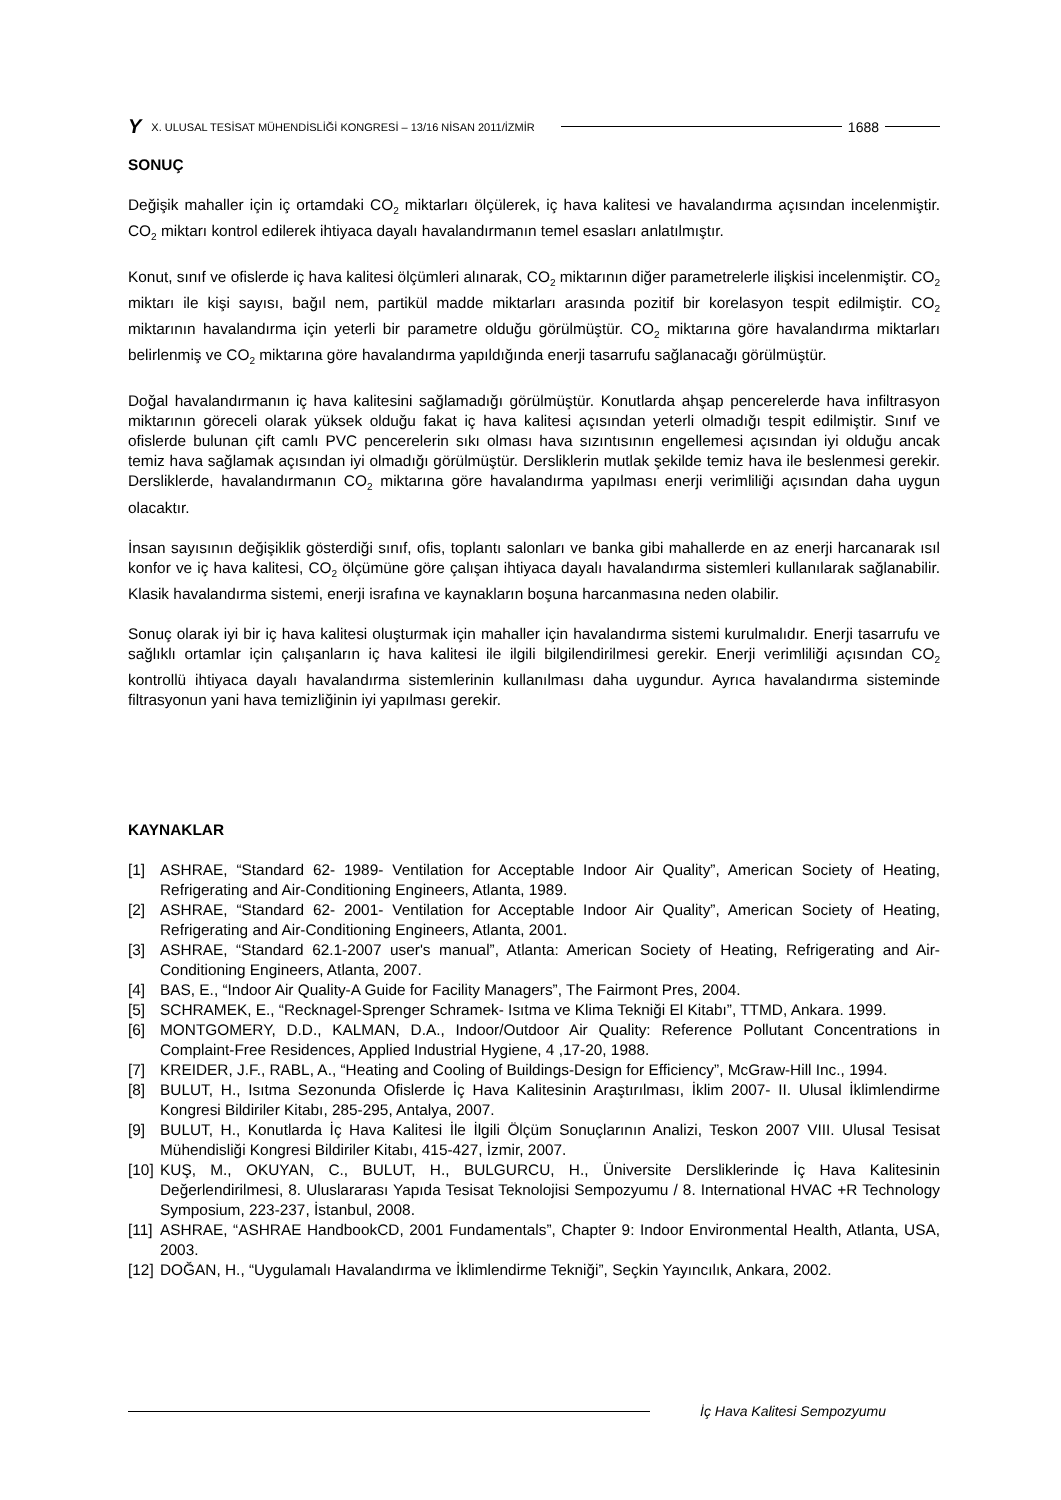Y X. ULUSAL TESİSAT MÜHENDİSLİĞİ KONGRESİ – 13/16 NİSAN 2011/İZMİR 1688
SONUÇ
Değişik mahaller için iç ortamdaki CO<sub>2</sub> miktarları ölçülerek, iç hava kalitesi ve havalandırma açısından incelenmiştir. CO<sub>2</sub> miktarı kontrol edilerek ihtiyaca dayalı havalandırmanın temel esasları anlatılmıştır.
Konut, sınıf ve ofislerde iç hava kalitesi ölçümleri alınarak, CO<sub>2</sub> miktarının diğer parametrelerle ilişkisi incelenmiştir. CO<sub>2</sub> miktarı ile kişi sayısı, bağıl nem, partikül madde miktarları arasında pozitif bir korelasyon tespit edilmiştir. CO<sub>2</sub> miktarının havalandırma için yeterli bir parametre olduğu görülmüştür. CO<sub>2</sub> miktarına göre havalandırma miktarları belirlenmiş ve CO<sub>2</sub> miktarına göre havalandırma yapıldığında enerji tasarrufu sağlanacağı görülmüştür.
Doğal havalandırmanın iç hava kalitesini sağlamadığı görülmüştür. Konutlarda ahşap pencerelerde hava infiltrasyon miktarının göreceli olarak yüksek olduğu fakat iç hava kalitesi açısından yeterli olmadığı tespit edilmiştir. Sınıf ve ofislerde bulunan çift camlı PVC pencerelerin sıkı olması hava sızıntısının engellemesi açısından iyi olduğu ancak temiz hava sağlamak açısından iyi olmadığı görülmüştür. Dersliklerin mutlak şekilde temiz hava ile beslenmesi gerekir. Dersliklerde, havalandırmanın CO<sub>2</sub> miktarına göre havalandırma yapılması enerji verimliliği açısından daha uygun olacaktır.
İnsan sayısının değişiklik gösterdiği sınıf, ofis, toplantı salonları ve banka gibi mahallerde en az enerji harcanarak ısıl konfor ve iç hava kalitesi, CO<sub>2</sub> ölçümüne göre çalışan ihtiyaca dayalı havalandırma sistemleri kullanılarak sağlanabilir. Klasik havalandırma sistemi, enerji israfına ve kaynakların boşuna harcanmasına neden olabilir.
Sonuç olarak iyi bir iç hava kalitesi oluşturmak için mahaller için havalandırma sistemi kurulmalıdır. Enerji tasarrufu ve sağlıklı ortamlar için çalışanların iç hava kalitesi ile ilgili bilgilendirilmesi gerekir. Enerji verimliliği açısından CO<sub>2</sub> kontrollü ihtiyaca dayalı havalandırma sistemlerinin kullanılması daha uygundur. Ayrıca havalandırma sisteminde filtrasyonun yani hava temizliğinin iyi yapılması gerekir.
KAYNAKLAR
[1] ASHRAE, “Standard 62- 1989- Ventilation for Acceptable Indoor Air Quality”, American Society of Heating, Refrigerating and Air-Conditioning Engineers, Atlanta, 1989.
[2] ASHRAE, “Standard 62- 2001- Ventilation for Acceptable Indoor Air Quality”, American Society of Heating, Refrigerating and Air-Conditioning Engineers, Atlanta, 2001.
[3] ASHRAE, “Standard 62.1-2007 user's manual”, Atlanta: American Society of Heating, Refrigerating and Air-Conditioning Engineers, Atlanta, 2007.
[4] BAS, E., “Indoor Air Quality-A Guide for Facility Managers”, The Fairmont Pres, 2004.
[5] SCHRAMEK, E., “Recknagel-Sprenger Schramek- Isıtma ve Klima Tekniği El Kitabı”, TTMD, Ankara. 1999.
[6] MONTGOMERY, D.D., KALMAN, D.A., Indoor/Outdoor Air Quality: Reference Pollutant Concentrations in Complaint-Free Residences, Applied Industrial Hygiene, 4 ,17-20, 1988.
[7] KREIDER, J.F., RABL, A., “Heating and Cooling of Buildings-Design for Efficiency”, McGraw-Hill Inc., 1994.
[8] BULUT, H., Isıtma Sezonunda Ofislerde İç Hava Kalitesinin Araştırılması, İklim 2007- II. Ulusal İklimlendirme Kongresi Bildiriler Kitabı, 285-295, Antalya, 2007.
[9] BULUT, H., Konutlarda İç Hava Kalitesi İle İlgili Ölçüm Sonuçlarının Analizi, Teskon 2007 VIII. Ulusal Tesisat Mühendisliği Kongresi Bildiriler Kitabı, 415-427, İzmir, 2007.
[10] KUŞ, M., OKUYAN, C., BULUT, H., BULGURCU, H., Üniversite Dersliklerinde İç Hava Kalitesinin Değerlendirilmesi, 8. Uluslararası Yapıda Tesisat Teknolojisi Sempozyumu / 8. International HVAC +R Technology Symposium, 223-237, İstanbul, 2008.
[11] ASHRAE, “ASHRAE HandbookCD, 2001 Fundamentals”, Chapter 9: Indoor Environmental Health, Atlanta, USA, 2003.
[12] DOĞAN, H., “Uygulamalı Havalandırma ve İklimlendirme Tekniği”, Seçkin Yayıncılık, Ankara, 2002.
İç Hava Kalitesi Sempozyumu